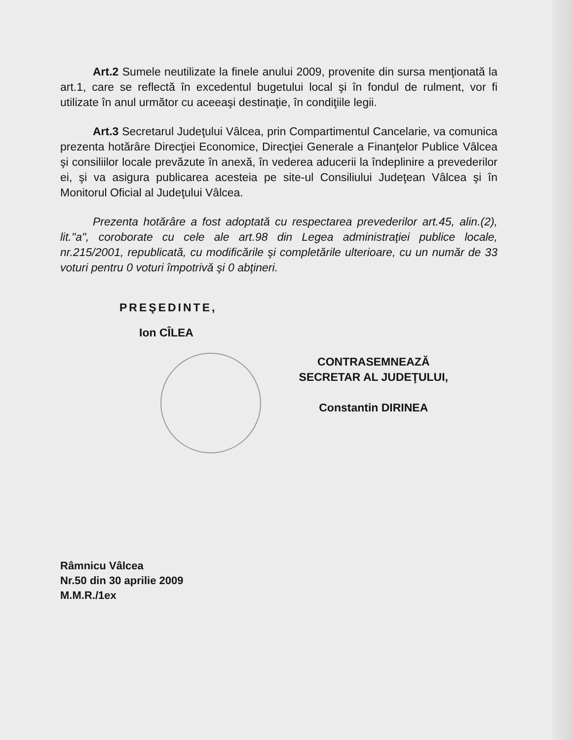Art.2 Sumele neutilizate la finele anului 2009, provenite din sursa menţionată la art.1, care se reflectă în excedentul bugetului local şi în fondul de rulment, vor fi utilizate în anul următor cu aceeaşi destinaţie, în condiţiile legii.
Art.3 Secretarul Judeţului Vâlcea, prin Compartimentul Cancelarie, va comunica prezenta hotărâre Direcţiei Economice, Direcţiei Generale a Finanţelor Publice Vâlcea şi consiliilor locale prevăzute în anexă, în vederea aducerii la îndeplinire a prevederilor ei, şi va asigura publicarea acesteia pe site-ul Consiliului Judeţean Vâlcea şi în Monitorul Oficial al Judeţului Vâlcea.
Prezenta hotărâre a fost adoptată cu respectarea prevederilor art.45, alin.(2), lit."a", coroborate cu cele ale art.98 din Legea administraţiei publice locale, nr.215/2001, republicată, cu modificările şi completările ulterioare, cu un număr de 33 voturi pentru 0 voturi împotrivă şi 0 abţineri.
PREŞEDINTE,
Ion CÎLEA
CONTRASEMNEAZĂ
SECRETAR AL JUDEŢULUI,
Constantin DIRINEA
Râmnicu Vâlcea
Nr.50 din 30 aprilie 2009
M.M.R./1ex